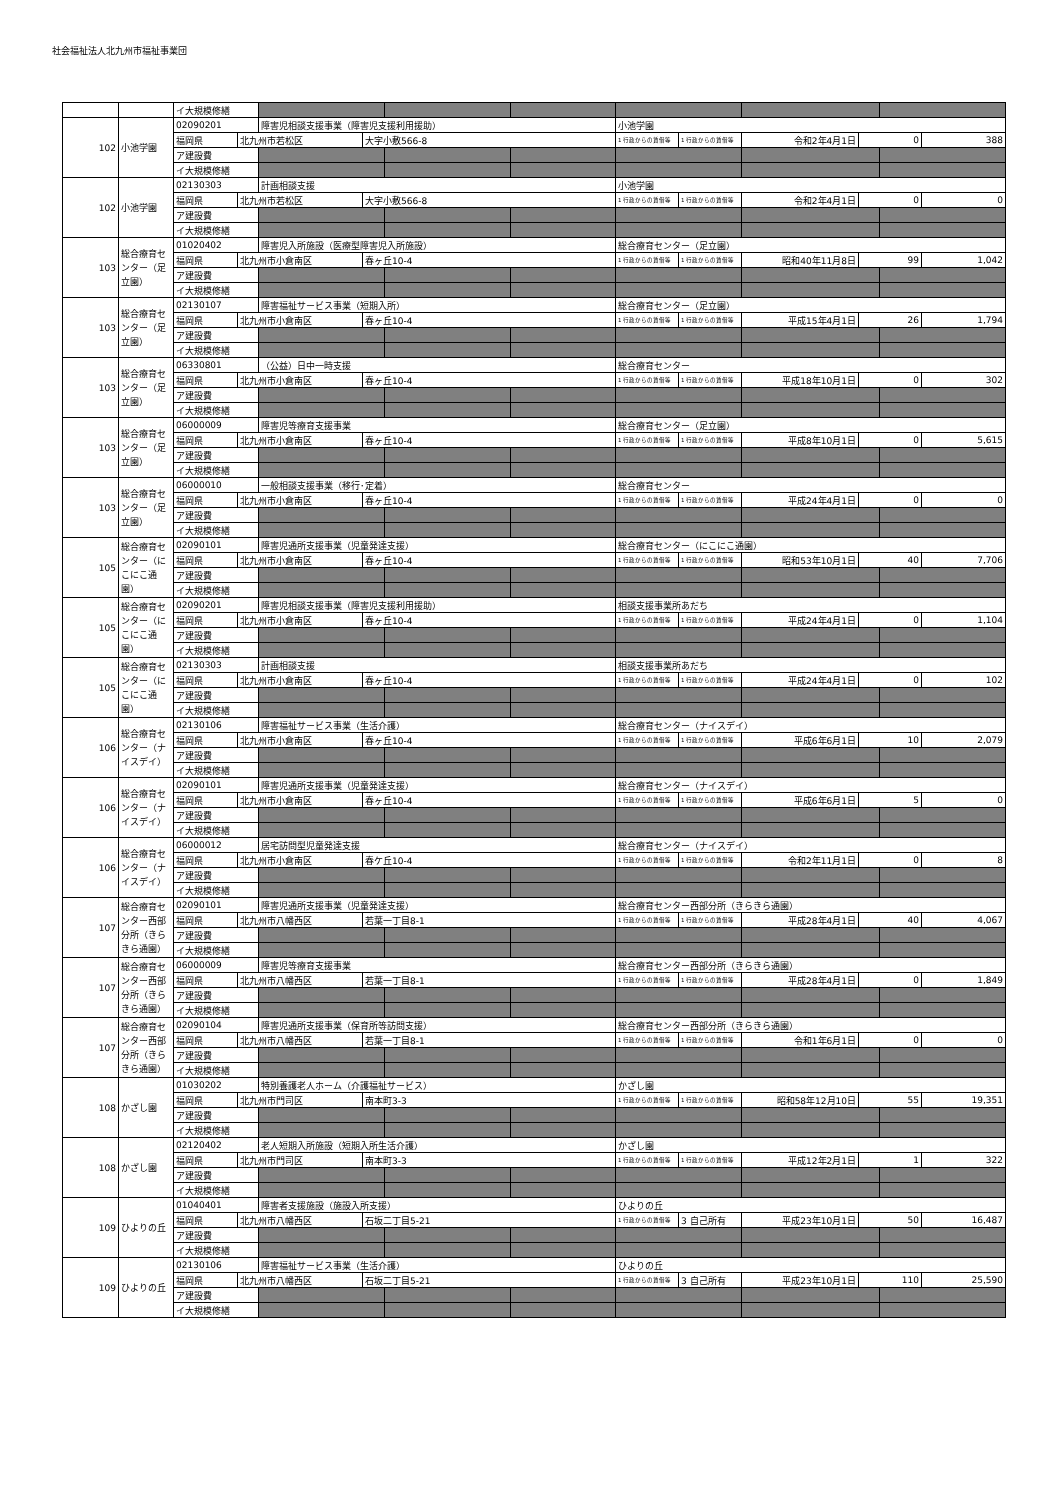社会福祉法人北九州市福祉事業団
| | | イ大規模修繕 | | | | | | | | | | | |
| 102 | 小池学園 | 02090201 | | 障害児相談支援事業（障害児支援利用援助） | | | | 小池学園 | | | | | |
| | | 福岡県 | 北九州市若松区 | | 大字小敷566-8 | | | 1 行政からの賃借等 | 1 行政からの賃借等 | 令和2年4月1日 | 0 | | 388 |
| | | ア建設費 | | | | | | | | | | | |
| | | イ大規模修繕 | | | | | | | | | | | |
| 102 | 小池学園 | 02130303 | | 計画相談支援 | | | | 小池学園 | | | | | |
| | | 福岡県 | 北九州市若松区 | | 大字小敷566-8 | | | 1 行政からの賃借等 | 1 行政からの賃借等 | 令和2年4月1日 | 0 | | 0 |
| | | ア建設費 | | | | | | | | | | | |
| | | イ大規模修繕 | | | | | | | | | | | |
| 103 | 総合療育センター（足立園） | 01020402 | | 障害児入所施設（医療型障害児入所施設） | | | | 総合療育センター（足立園） | | | | | |
| | | 福岡県 | 北九州市小倉南区 | | 春ヶ丘10-4 | | | 1 行政からの賃借等 | 1 行政からの賃借等 | 昭和40年11月8日 | 99 | | 1,042 |
| | | ア建設費 | | | | | | | | | | | |
| | | イ大規模修繕 | | | | | | | | | | | |
| 103 | 総合療育センター（足立園） | 02130107 | | 障害福祉サービス事業（短期入所） | | | | 総合療育センター（足立園） | | | | | |
| | | 福岡県 | 北九州市小倉南区 | | 春ヶ丘10-4 | | | 1 行政からの賃借等 | 1 行政からの賃借等 | 平成15年4月1日 | 26 | | 1,794 |
| | | ア建設費 | | | | | | | | | | | |
| | | イ大規模修繕 | | | | | | | | | | | |
| 103 | 総合療育センター（足立園） | 06330801 | | （公益）日中一時支援 | | | | 総合療育センター | | | | | |
| | | 福岡県 | 北九州市小倉南区 | | 春ヶ丘10-4 | | | 1 行政からの賃借等 | 1 行政からの賃借等 | 平成18年10月1日 | 0 | | 302 |
| | | ア建設費 | | | | | | | | | | | |
| | | イ大規模修繕 | | | | | | | | | | | |
| 103 | 総合療育センター（足立園） | 06000009 | | 障害児等療育支援事業 | | | | 総合療育センター（足立園） | | | | | |
| | | 福岡県 | 北九州市小倉南区 | | 春ヶ丘10-4 | | | 1 行政からの賃借等 | 1 行政からの賃借等 | 平成8年10月1日 | 0 | | 5,615 |
| | | ア建設費 | | | | | | | | | | | |
| | | イ大規模修繕 | | | | | | | | | | | |
| 103 | 総合療育センター（足立園） | 06000010 | | 一般相談支援事業（移行･定着） | | | | 総合療育センター | | | | | |
| | | 福岡県 | 北九州市小倉南区 | | 春ヶ丘10-4 | | | 1 行政からの賃借等 | 1 行政からの賃借等 | 平成24年4月1日 | 0 | | 0 |
| | | ア建設費 | | | | | | | | | | | |
| | | イ大規模修繕 | | | | | | | | | | | |
| 105 | 総合療育センター（にこにこ通園） | 02090101 | | 障害児通所支援事業（児童発達支援） | | | | 総合療育センター（にこにこ通園） | | | | | |
| | | 福岡県 | 北九州市小倉南区 | | 春ヶ丘10-4 | | | 1 行政からの賃借等 | 1 行政からの賃借等 | 昭和53年10月1日 | 40 | | 7,706 |
| | | ア建設費 | | | | | | | | | | | |
| | | イ大規模修繕 | | | | | | | | | | | |
| 105 | 総合療育センター（にこにこ通園） | 02090201 | | 障害児相談支援事業（障害児支援利用援助） | | | | 相談支援事業所あだち | | | | | |
| | | 福岡県 | 北九州市小倉南区 | | 春ヶ丘10-4 | | | 1 行政からの賃借等 | 1 行政からの賃借等 | 平成24年4月1日 | 0 | | 1,104 |
| | | ア建設費 | | | | | | | | | | | |
| | | イ大規模修繕 | | | | | | | | | | | |
| 105 | 総合療育センター（にこにこ通園） | 02130303 | | 計画相談支援 | | | | 相談支援事業所あだち | | | | | |
| | | 福岡県 | 北九州市小倉南区 | | 春ヶ丘10-4 | | | 1 行政からの賃借等 | 1 行政からの賃借等 | 平成24年4月1日 | 0 | | 102 |
| | | ア建設費 | | | | | | | | | | | |
| | | イ大規模修繕 | | | | | | | | | | | |
| 106 | 総合療育センター（ナイスデイ） | 02130106 | | 障害福祉サービス事業（生活介護） | | | | 総合療育センター（ナイスデイ） | | | | | |
| | | 福岡県 | 北九州市小倉南区 | | 春ヶ丘10-4 | | | 1 行政からの賃借等 | 1 行政からの賃借等 | 平成6年6月1日 | 10 | | 2,079 |
| | | ア建設費 | | | | | | | | | | | |
| | | イ大規模修繕 | | | | | | | | | | | |
| 106 | 総合療育センター（ナイスデイ） | 02090101 | | 障害児通所支援事業（児童発達支援） | | | | 総合療育センター（ナイスデイ） | | | | | |
| | | 福岡県 | 北九州市小倉南区 | | 春ヶ丘10-4 | | | 1 行政からの賃借等 | 1 行政からの賃借等 | 平成6年6月1日 | 5 | | 0 |
| | | ア建設費 | | | | | | | | | | | |
| | | イ大規模修繕 | | | | | | | | | | | |
| 106 | 総合療育センター（ナイスデイ） | 06000012 | | 居宅訪問型児童発達支援 | | | | 総合療育センター（ナイスデイ） | | | | | |
| | | 福岡県 | 北九州市小倉南区 | | 春ケ丘10-4 | | | 1 行政からの賃借等 | 1 行政からの賃借等 | 令和2年11月1日 | 0 | | 8 |
| | | ア建設費 | | | | | | | | | | | |
| | | イ大規模修繕 | | | | | | | | | | | |
| 107 | 総合療育センター西部分所（きらきら通園） | 02090101 | | 障害児通所支援事業（児童発達支援） | | | | 総合療育センター西部分所（きらきら通園） | | | | | |
| | | 福岡県 | 北九州市八幡西区 | | 若葉一丁目8-1 | | | 1 行政からの賃借等 | 1 行政からの賃借等 | 平成28年4月1日 | 40 | | 4,067 |
| | | ア建設費 | | | | | | | | | | | |
| | | イ大規模修繕 | | | | | | | | | | | |
| 107 | 総合療育センター西部分所（きらきら通園） | 06000009 | | 障害児等療育支援事業 | | | | 総合療育センター西部分所（きらきら通園） | | | | | |
| | | 福岡県 | 北九州市八幡西区 | | 若葉一丁目8-1 | | | 1 行政からの賃借等 | 1 行政からの賃借等 | 平成28年4月1日 | 0 | | 1,849 |
| | | ア建設費 | | | | | | | | | | | |
| | | イ大規模修繕 | | | | | | | | | | | |
| 107 | 総合療育センター西部分所（きらきら通園） | 02090104 | | 障害児通所支援事業（保育所等訪問支援） | | | | 総合療育センター西部分所（きらきら通園） | | | | | |
| | | 福岡県 | 北九州市八幡西区 | | 若葉一丁目8-1 | | | 1 行政からの賃借等 | 1 行政からの賃借等 | 令和1年6月1日 | 0 | | 0 |
| | | ア建設費 | | | | | | | | | | | |
| | | イ大規模修繕 | | | | | | | | | | | |
| 108 | かざし園 | 01030202 | | 特別養護老人ホーム（介護福祉サービス） | | | | かざし園 | | | | | |
| | | 福岡県 | 北九州市門司区 | | 南本町3-3 | | | 1 行政からの賃借等 | 1 行政からの賃借等 | 昭和58年12月10日 | 55 | | 19,351 |
| | | ア建設費 | | | | | | | | | | | |
| | | イ大規模修繕 | | | | | | | | | | | |
| 108 | かざし園 | 02120402 | | 老人短期入所施設（短期入所生活介護） | | | | かざし園 | | | | | |
| | | 福岡県 | 北九州市門司区 | | 南本町3-3 | | | 1 行政からの賃借等 | 1 行政からの賃借等 | 平成12年2月1日 | 1 | | 322 |
| | | ア建設費 | | | | | | | | | | | |
| | | イ大規模修繕 | | | | | | | | | | | |
| 109 | ひよりの丘 | 01040401 | | 障害者支援施設（施設入所支援） | | | | ひよりの丘 | | | | | |
| | | 福岡県 | 北九州市八幡西区 | | 石坂二丁目5-21 | | | 1 行政からの賃借等 | 3 自己所有 | 平成23年10月1日 | 50 | | 16,487 |
| | | ア建設費 | | | | | | | | | | | |
| | | イ大規模修繕 | | | | | | | | | | | |
| 109 | ひよりの丘 | 02130106 | | 障害福祉サービス事業（生活介護） | | | | ひよりの丘 | | | | | |
| | | 福岡県 | 北九州市八幡西区 | | 石坂二丁目5-21 | | | 1 行政からの賃借等 | 3 自己所有 | 平成23年10月1日 | 110 | | 25,590 |
| | | ア建設費 | | | | | | | | | | | |
| | | イ大規模修繕 | | | | | | | | | | | |